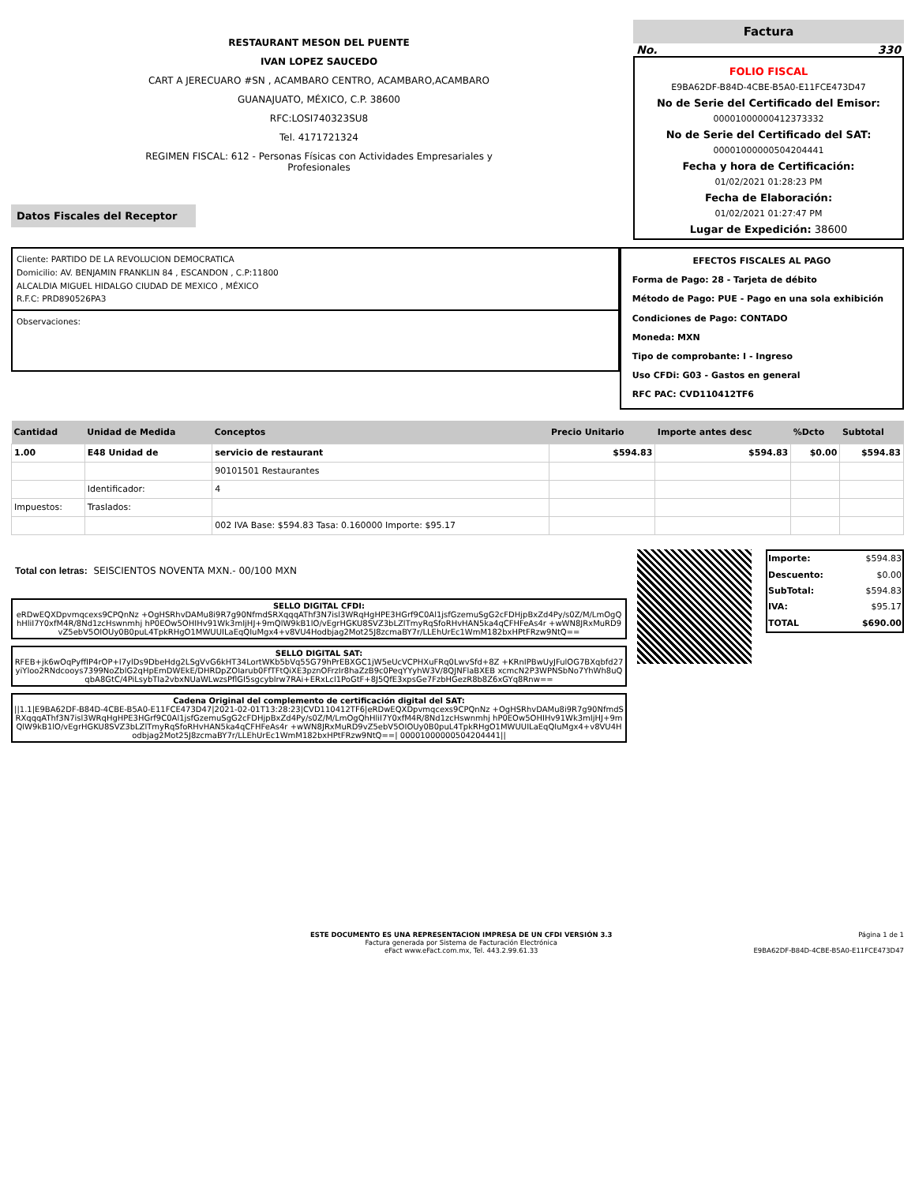RESTAURANT MESON DEL PUENTE
IVAN LOPEZ SAUCEDO
CART A JERECUARO #SN , ACAMBARO CENTRO, ACAMBARO,ACAMBARO
GUANAJUATO, MÉXICO, C.P. 38600
RFC:LOSI740323SU8
Tel. 4171721324
REGIMEN FISCAL: 612 - Personas Físicas con Actividades Empresariales y
Profesionales
Factura
No. 330
FOLIO FISCAL
E9BA62DF-B84D-4CBE-B5A0-E11FCE473D47
No de Serie del Certificado del Emisor:
00001000000412373332
No de Serie del Certificado del SAT:
00001000000504204441
Fecha y hora de Certificación:
01/02/2021 01:28:23 PM
Fecha de Elaboración:
01/02/2021 01:27:47 PM
Lugar de Expedición: 38600
Datos Fiscales del Receptor
Cliente: PARTIDO DE LA REVOLUCION DEMOCRATICA
Domicilio: AV. BENJAMIN FRANKLIN 84 , ESCANDON , C.P:11800
ALCALDIA MIGUEL HIDALGO CIUDAD DE MEXICO , MÉXICO
R.F.C: PRD890526PA3
Observaciones:
EFECTOS FISCALES AL PAGO
Forma de Pago: 28 - Tarjeta de débito
Método de Pago: PUE - Pago en una sola exhibición
Condiciones de Pago: CONTADO
Moneda: MXN
Tipo de comprobante: I - Ingreso
Uso CFDi: G03 - Gastos en general
RFC PAC: CVD110412TF6
| Cantidad | Unidad de Medida | Conceptos | Precio Unitario | Importe antes desc | %Dcto | Subtotal |
| --- | --- | --- | --- | --- | --- | --- |
| 1.00 | E48 Unidad de | servicio de restaurant | $594.83 | $594.83 | $0.00 | $594.83 |
| | | 90101501 Restaurantes | | | | |
| | Identificador: | 4 | | | | |
| Impuestos: | Traslados: | | | | | |
| | | 002 IVA Base: $594.83 Tasa: 0.160000 Importe: $95.17 | | | | |
Total con letras: SEISCIENTOS NOVENTA MXN.- 00/100 MXN
SELLO DIGITAL CFDI:
eRDwEQXDpvmqcexs9CPQnNz +OgHSRhvDAMu8i9R7g90NfmdSRXqqqAThf3N7isl3WRqHgHPE3HGrf9C0Al1jsfGzemuSgG2cFDHjpBxZd4Py/s0Z/M/LmOgQhHliI7Y0xfM4R/8Nd1zcHswnmhj hP0EOw5OHIHv91Wk3mIjHJ+9mQlW9kB1lO/vEgrHGKU8SVZ3bLZlTmyRqSfoRHvHAN5ka4qCFHFeAs4r +wWN8JRxMuRD9vZ5ebV5OIOUy0B0puL4TpkRHgO1MWUUILaEqQIuMgx4+v8VU4Hodbjag2Mot25J8zcmaBY7r/LLEhUrEc1WmM182bxHPtFRzw9NtQ==
SELLO DIGITAL SAT:
RFEB+jk6wOqPyffIP4rOP+I7ylDs9DbeHdg2LSgVvG6kHT34LortWKb5bVq55G79hPrEBXGC1jW5eUcVCPHXuFRq0LwvSfd+8Z +KRnIPBwUyJFulOG7BXqbfd27yiYloo2RNdcooys7399NoZblG2qHpEmDWEkE/DHRDpZOIarub0FfTFtQiXE3pznOFrzIr8haZzB9c0PeqYYyhW3V/8QJNFlaBXEB xcmcN2P3WPNSbNo7YhWh8uQqbA8GtC/4PiLsybTIa2vbxNUaWLwzsPflGI5sgcyblrw7RAi+ERxLcl1PoGtF+8J5QfE3xpsGe7FzbHGezR8b8Z6xGYq8Rnw==
Cadena Original del complemento de certificación digital del SAT:
||1.1|E9BA62DF-B84D-4CBE-B5A0-E11FCE473D47|2021-02-01T13:28:23|CVD110412TF6|eRDwEQXDpvmqcexs9CPQnNz +OgHSRhvDAMu8i9R7g90NfmdSRXqqqAThf3N7isl3WRqHgHPE3HGrf9C0Al1jsfGzemuSgG2cFDHjpBxZd4Py/s0Z/M/LmOgQhHliI7Y0xfM4R/8Nd1zcHswnmhj hP0EOw5OHIHv91Wk3mIjHJ+9mQlW9kB1lO/vEgrHGKU8SVZ3bLZlTmyRqSfoRHvHAN5ka4qCFHFeAs4r +wWN8JRxMuRD9vZ5ebV5OIOUy0B0puL4TpkRHgO1MWUUILaEqQIuMgx4+v8VU4Hodbjag2Mot25J8zcmaBY7r/LLEhUrEc1WmM182bxHPtFRzw9NtQ==| 00001000000504204441||
| Importe: | $594.83 |
| Descuento: | $0.00 |
| SubTotal: | $594.83 |
| IVA: | $95.17 |
| TOTAL | $690.00 |
ESTE DOCUMENTO ES UNA REPRESENTACION IMPRESA DE UN CFDI VERSIÓN 3.3
Factura generada por Sistema de Facturación Electrónica
eFact www.eFact.com.mx, Tel. 443.2.99.61.33
Página 1 de 1
E9BA62DF-B84D-4CBE-B5A0-E11FCE473D47